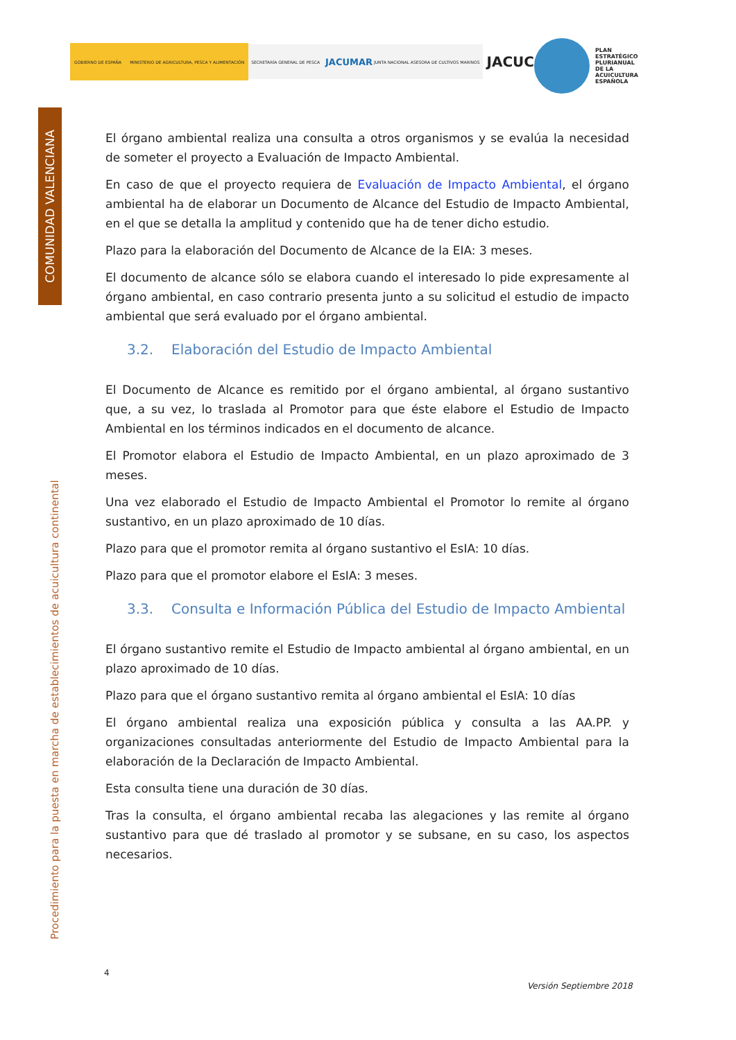GOBIERNO DE ESPAÑA
MINISTERIO DE AGRICULTURA, PESCA Y ALIMENTACIÓN
SECRETARÍA GENERAL DE PESCA
JACUMAR JUNTA NACIONAL ASESORA DE CULTIVOS MARINOS
JACUCON
PLAN
ESTRATÉGICO
PLURIANUAL
DE LA
ACUICULTURA
ESPAÑOLA
COMUNIDAD VALENCIANA
Procedimiento para la puesta en marcha de establecimientos de acuicultura continental
El órgano ambiental realiza una consulta a otros organismos y se evalúa la necesidad de someter el proyecto a Evaluación de Impacto Ambiental.
En caso de que el proyecto requiera de Evaluación de Impacto Ambiental, el órgano ambiental ha de elaborar un Documento de Alcance del Estudio de Impacto Ambiental, en el que se detalla la amplitud y contenido que ha de tener dicho estudio.
Plazo para la elaboración del Documento de Alcance de la EIA: 3 meses.
El documento de alcance sólo se elabora cuando el interesado lo pide expresamente al órgano ambiental, en caso contrario presenta junto a su solicitud el estudio de impacto ambiental que será evaluado por el órgano ambiental.
3.2. Elaboración del Estudio de Impacto Ambiental
El Documento de Alcance es remitido por el órgano ambiental, al órgano sustantivo que, a su vez, lo traslada al Promotor para que éste elabore el Estudio de Impacto Ambiental en los términos indicados en el documento de alcance.
El Promotor elabora el Estudio de Impacto Ambiental, en un plazo aproximado de 3 meses.
Una vez elaborado el Estudio de Impacto Ambiental el Promotor lo remite al órgano sustantivo, en un plazo aproximado de 10 días.
Plazo para que el promotor remita al órgano sustantivo el EsIA: 10 días.
Plazo para que el promotor elabore el EsIA: 3 meses.
3.3. Consulta e Información Pública del Estudio de Impacto Ambiental
El órgano sustantivo remite el Estudio de Impacto ambiental al órgano ambiental, en un plazo aproximado de 10 días.
Plazo para que el órgano sustantivo remita al órgano ambiental el EsIA: 10 días
El órgano ambiental realiza una exposición pública y consulta a las AA.PP. y organizaciones consultadas anteriormente del Estudio de Impacto Ambiental para la elaboración de la Declaración de Impacto Ambiental.
Esta consulta tiene una duración de 30 días.
Tras la consulta, el órgano ambiental recaba las alegaciones y las remite al órgano sustantivo para que dé traslado al promotor y se subsane, en su caso, los aspectos necesarios.
4
Versión Septiembre 2018